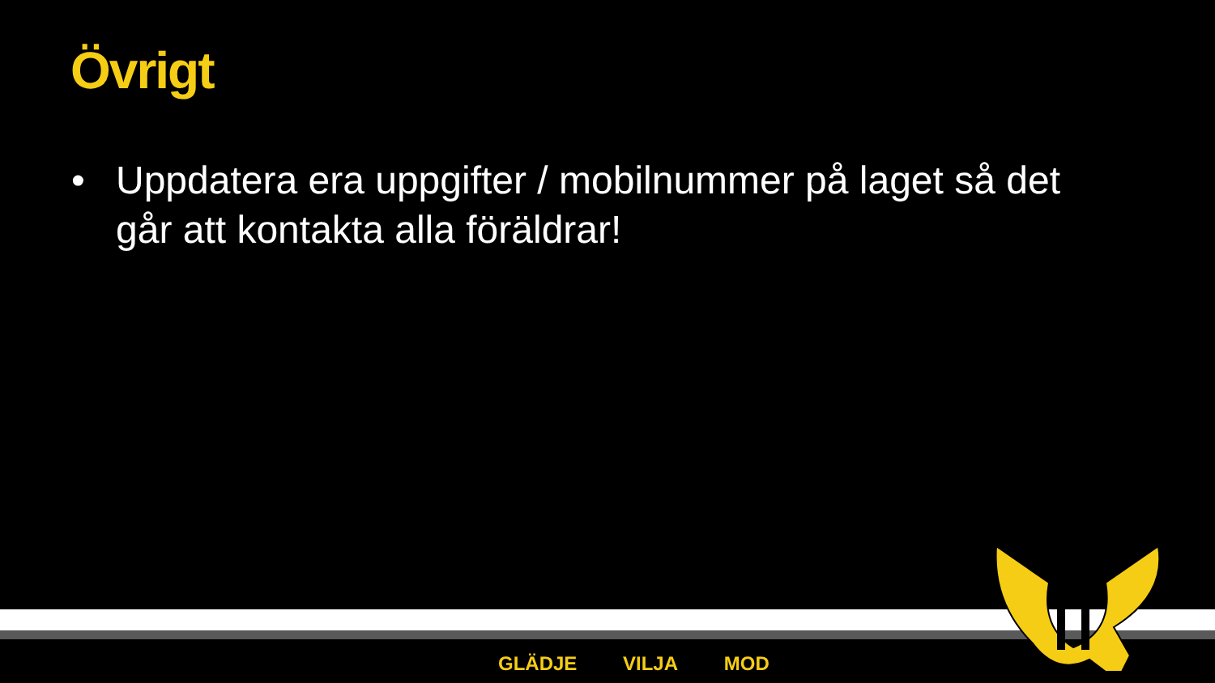Övrigt
• Uppdatera era uppgifter / mobilnummer på laget så det går att kontakta alla föräldrar!
GLÄDJE VILJA MOD